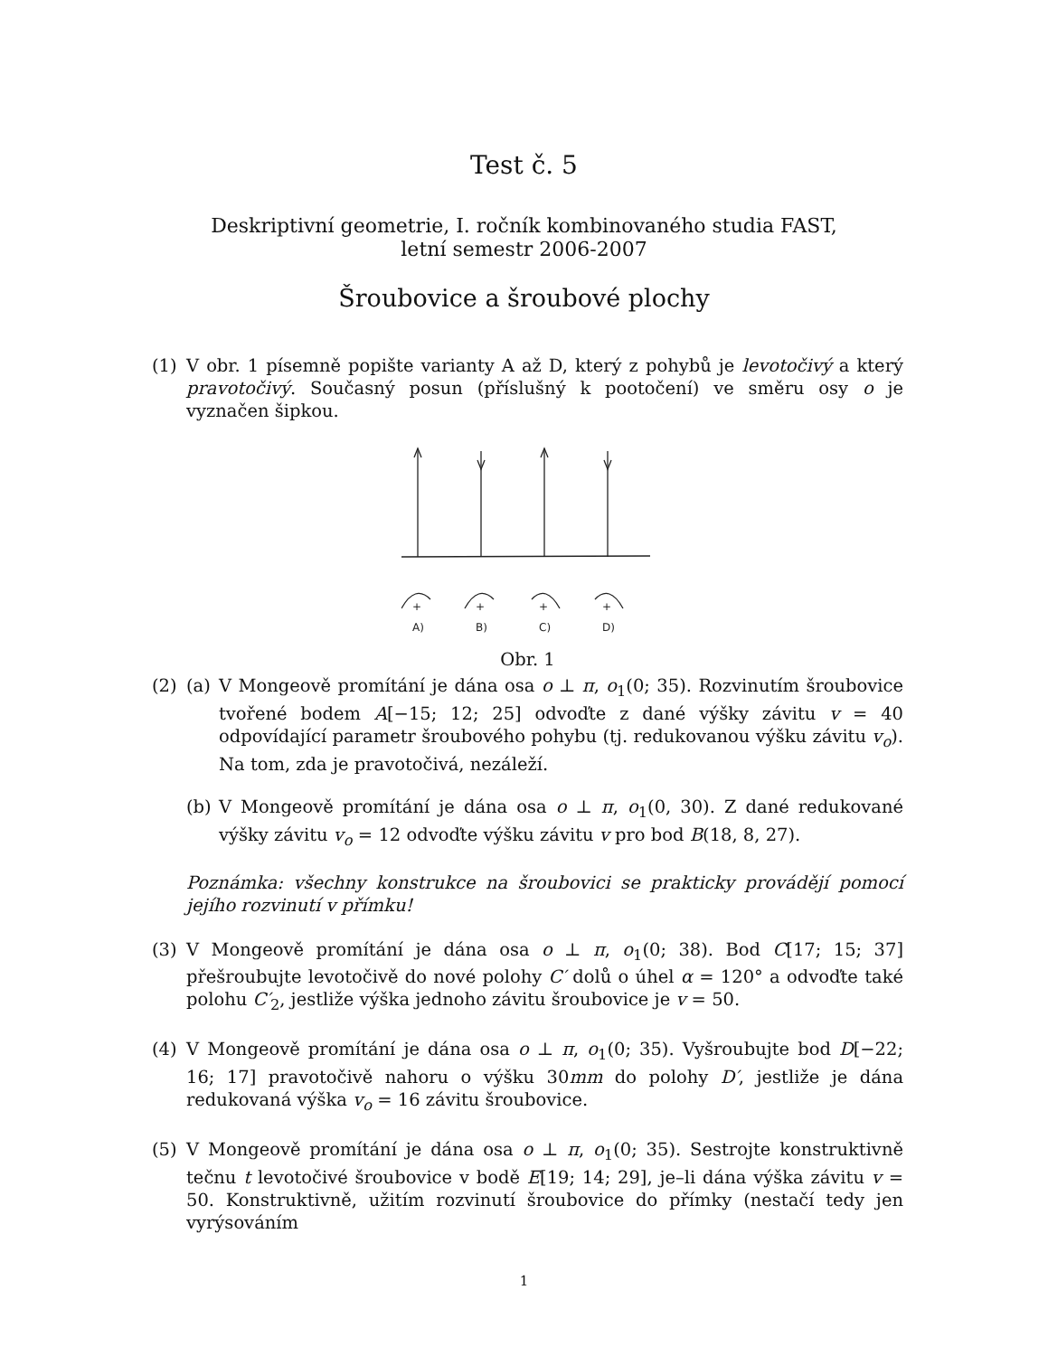Test č. 5
Deskriptivní geometrie, I. ročník kombinovaného studia FAST,
letní semestr 2006-2007
Šroubovice a šroubové plochy
(1) V obr. 1 písemně popište varianty A až D, který z pohybů je levotočivý a který pravotočivý. Současný posun (příslušný k pootočení) ve směru osy o je vyznačen šipkou.
+
A)
+
B)
+
C)
+
D)
Obr. 1
(2) (a) V Mongeově promítání je dána osa o ⊥ π, o<sub>1</sub>(0; 35). Rozvinutím šroubovice tvořené bodem A[−15; 12; 25] odvoďte z dané výšky závitu v = 40 odpovídající parametr šroubového pohybu (tj. redukovanou výšku závitu v<sub>o</sub>). Na tom, zda je pravotočivá, nezáleží.
(b) V Mongeově promítání je dána osa o ⊥ π, o<sub>1</sub>(0, 30). Z dané redukované výšky závitu v<sub>o</sub> = 12 odvoďte výšku závitu v pro bod B(18, 8, 27).
Poznámka: všechny konstrukce na šroubovici se prakticky provádějí pomocí jejího rozvinutí v přímku!
(3) V Mongeově promítání je dána osa o ⊥ π, o<sub>1</sub>(0; 38). Bod C[17; 15; 37] přešroubujte levotočivě do nové polohy C′ dolů o úhel α = 120° a odvoďte také polohu C′<sub>2</sub>, jestliže výška jednoho závitu šroubovice je v = 50.
(4) V Mongeově promítání je dána osa o ⊥ π, o<sub>1</sub>(0; 35). Vyšroubujte bod D[−22; 16; 17] pravotočivě nahoru o výšku 30mm do polohy D′, jestliže je dána redukovaná výška v<sub>o</sub> = 16 závitu šroubovice.
(5) V Mongeově promítání je dána osa o ⊥ π, o<sub>1</sub>(0; 35). Sestrojte konstruktivně tečnu t levotočivé šroubovice v bodě E[19; 14; 29], je–li dána výška závitu v = 50. Konstruktivně, užitím rozvinutí šroubovice do přímky (nestačí tedy jen vyrýsováním
1